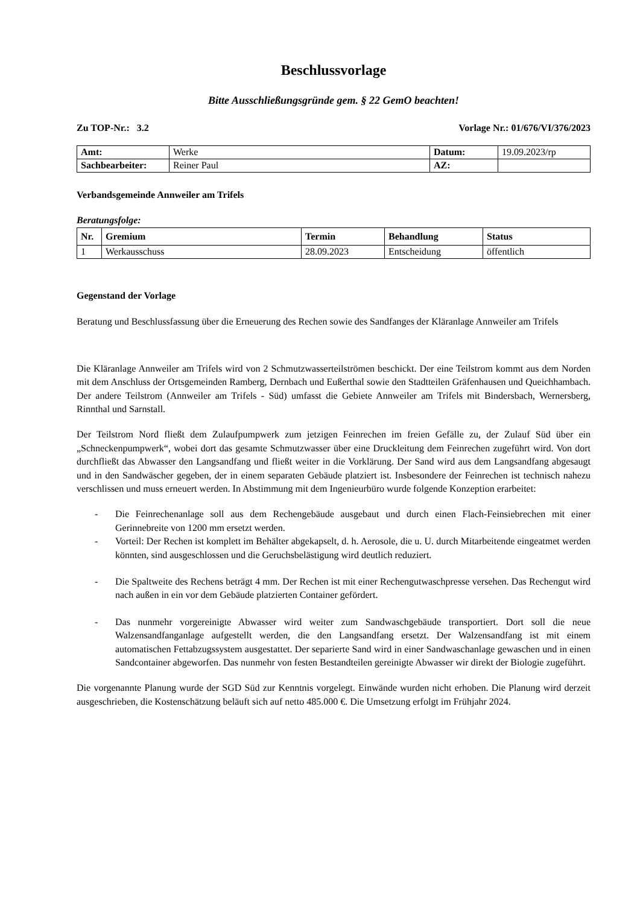Beschlussvorlage
Bitte Ausschließungsgründe gem. § 22 GemO beachten!
Zu TOP-Nr.: 3.2 Vorlage Nr.: 01/676/VI/376/2023
| Amt: | Werke | Datum: | 19.09.2023/rp |
| Sachbearbeiter: | Reiner Paul | AZ: | |
Verbandsgemeinde Annweiler am Trifels
Beratungsfolge:
| Nr. | Gremium | Termin | Behandlung | Status |
| --- | --- | --- | --- | --- |
| 1 | Werkausschuss | 28.09.2023 | Entscheidung | öffentlich |
Gegenstand der Vorlage
Beratung und Beschlussfassung über die Erneuerung des Rechen sowie des Sandfanges der Kläranlage Annweiler am Trifels
Die Kläranlage Annweiler am Trifels wird von 2 Schmutzwasserteilströmen beschickt. Der eine Teilstrom kommt aus dem Norden mit dem Anschluss der Ortsgemeinden Ramberg, Dernbach und Eußerthal sowie den Stadtteilen Gräfenhausen und Queichhambach. Der andere Teilstrom (Annweiler am Trifels - Süd) umfasst die Gebiete Annweiler am Trifels mit Bindersbach, Wernersberg, Rinnthal und Sarnstall.
Der Teilstrom Nord fließt dem Zulaufpumpwerk zum jetzigen Feinrechen im freien Gefälle zu, der Zulauf Süd über ein „Schneckenpumpwerk“, wobei dort das gesamte Schmutzwasser über eine Druckleitung dem Feinrechen zugeführt wird. Von dort durchfließt das Abwasser den Langsandfang und fließt weiter in die Vorklärung. Der Sand wird aus dem Langsandfang abgesaugt und in den Sandwäscher gegeben, der in einem separaten Gebäude platziert ist. Insbesondere der Feinrechen ist technisch nahezu verschlissen und muss erneuert werden. In Abstimmung mit dem Ingenieurbüro wurde folgende Konzeption erarbeitet:
- Die Feinrechenanlage soll aus dem Rechengebäude ausgebaut und durch einen Flach-Feinsiebrechen mit einer Gerinnebreite von 1200 mm ersetzt werden.
- Vorteil: Der Rechen ist komplett im Behälter abgekapselt, d. h. Aerosole, die u. U. durch Mitarbeitende eingeatmet werden könnten, sind ausgeschlossen und die Geruchsbelästigung wird deutlich reduziert.
- Die Spaltweite des Rechens beträgt 4 mm. Der Rechen ist mit einer Rechengutwaschpresse versehen. Das Rechengut wird nach außen in ein vor dem Gebäude platzierten Container gefördert.
- Das nunmehr vorgereinigte Abwasser wird weiter zum Sandwaschgebäude transportiert. Dort soll die neue Walzensandfanganlage aufgestellt werden, die den Langsandfang ersetzt. Der Walzensandfang ist mit einem automatischen Fettabzugssystem ausgestattet. Der separierte Sand wird in einer Sandwaschanlage gewaschen und in einen Sandcontainer abgeworfen. Das nunmehr von festen Bestandteilen gereinigte Abwasser wir direkt der Biologie zugeführt.
Die vorgenannte Planung wurde der SGD Süd zur Kenntnis vorgelegt. Einwände wurden nicht erhoben. Die Planung wird derzeit ausgeschrieben, die Kostenschätzung beläuft sich auf netto 485.000 €. Die Umsetzung erfolgt im Frühjahr 2024.